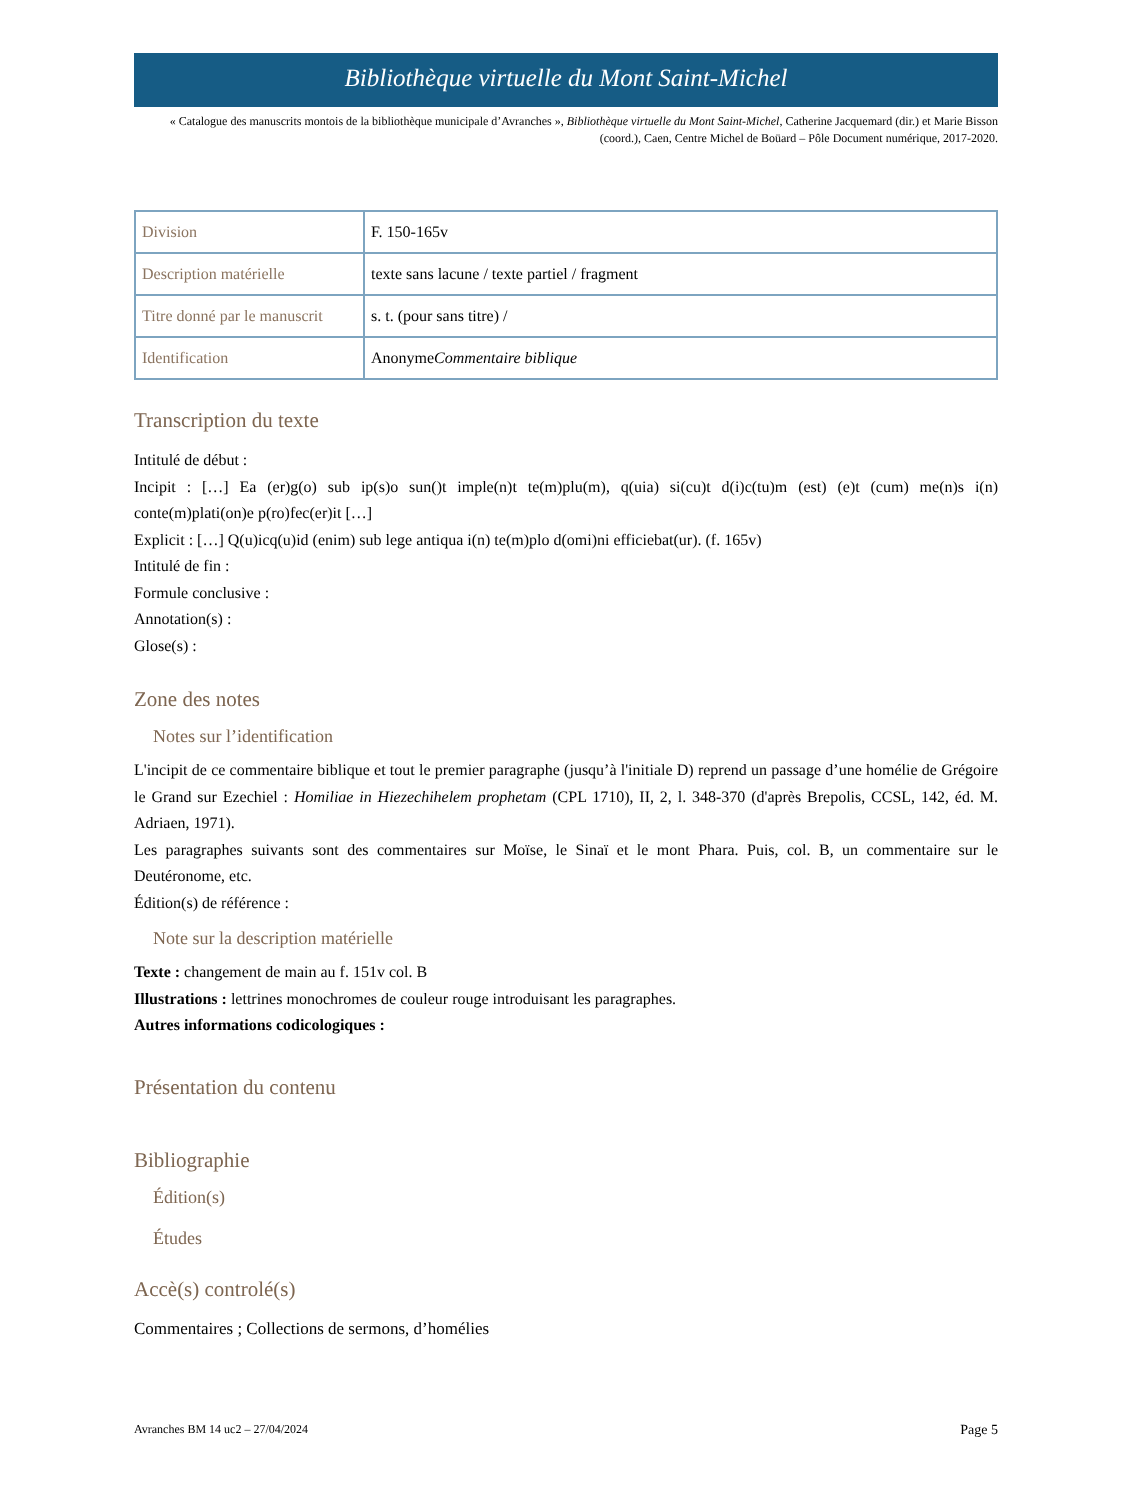Bibliothèque virtuelle du Mont Saint-Michel
« Catalogue des manuscrits montois de la bibliothèque municipale d’Avranches », Bibliothèque virtuelle du Mont Saint-Michel, Catherine Jacquemard (dir.) et Marie Bisson (coord.), Caen, Centre Michel de Boüard – Pôle Document numérique, 2017-2020.
| Division | F. 150-165v |
| Description matérielle | texte sans lacune / texte partiel / fragment |
| Titre donné par le manuscrit | s. t. (pour sans titre) / |
| Identification | Anonyme Commentaire biblique |
Transcription du texte
Intitulé de début :
Incipit : […] Ea (er)g(o) sub ip(s)o sun()t imple(n)t te(m)plu(m), q(uia) si(cu)t d(i)c(tu)m (est) (e)t (cum) me(n)s i(n) conte(m)plati(on)e p(ro)fec(er)it […]
Explicit : […] Q(u)icq(u)id (enim) sub lege antiqua i(n) te(m)plo d(omi)ni efficiebat(ur). (f. 165v)
Intitulé de fin :
Formule conclusive :
Annotation(s) :
Glose(s) :
Zone des notes
Notes sur l’identification
L'incipit de ce commentaire biblique et tout le premier paragraphe (jusqu’à l'initiale D) reprend un passage d’une homélie de Grégoire le Grand sur Ezechiel : Homiliae in Hiezechihelem prophetam (CPL 1710), II, 2, l. 348-370 (d'après Brepolis, CCSL, 142, éd. M. Adriaen, 1971).
Les paragraphes suivants sont des commentaires sur Moïse, le Sinaï et le mont Phara. Puis, col. B, un commentaire sur le Deutéronome, etc.
Édition(s) de référence :
Note sur la description matérielle
Texte : changement de main au f. 151v col. B
Illustrations : lettrines monochromes de couleur rouge introduisant les paragraphes.
Autres informations codicologiques :
Présentation du contenu
Bibliographie
Édition(s)
Études
Accè(s) controlé(s)
Commentaires ; Collections de sermons, d’homélies
Avranches BM 14 uc2 – 27/04/2024 Page 5